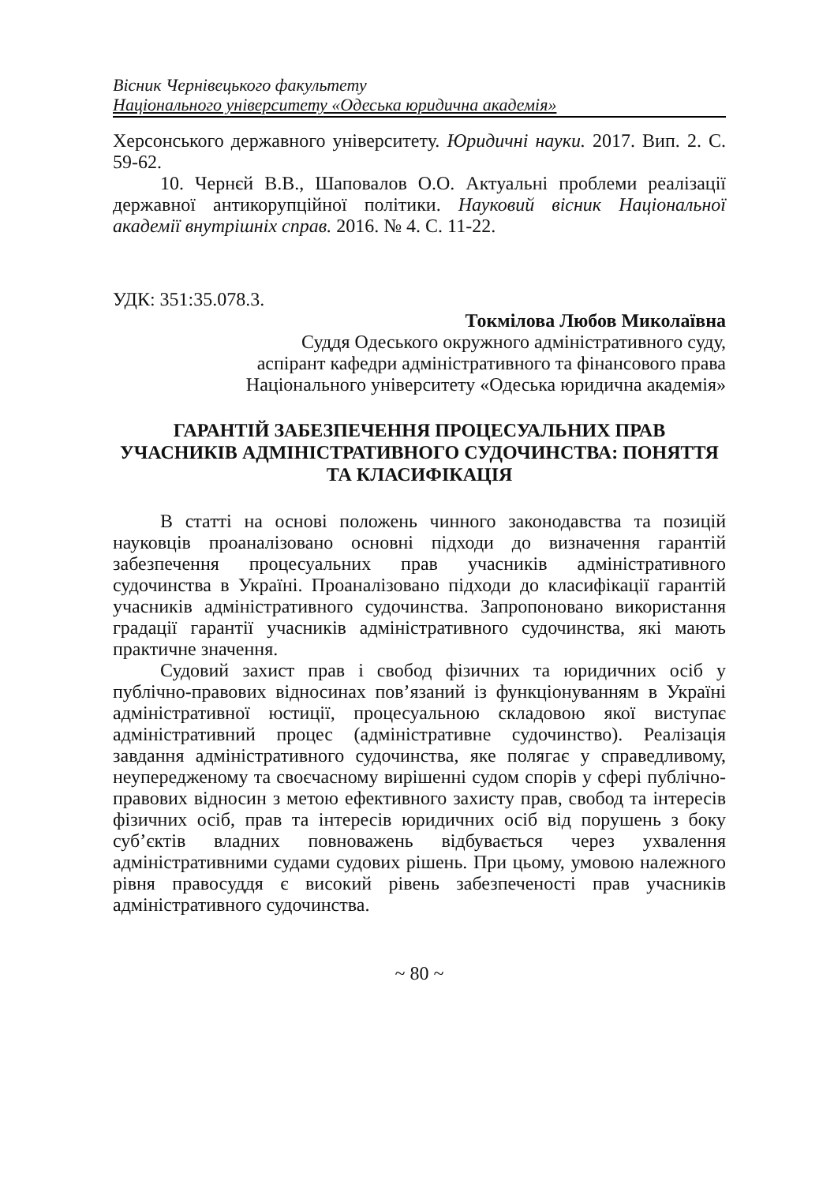Вісник Чернівецького факультету
Національного університету «Одеська юридична академія»
Херсонського державного університету. Юридичні науки. 2017. Вип. 2. С. 59-62.
10. Чернєй В.В., Шаповалов О.О. Актуальні проблеми реалізації державної антикорупційної політики. Науковий вісник Національної академії внутрішніх справ. 2016. № 4. С. 11-22.
УДК: 351:35.078.3.
Токмілова Любов Миколаївна
Суддя Одеського окружного адміністративного суду,
аспірант кафедри адміністративного та фінансового права
Національного університету «Одеська юридична академія»
ГАРАНТІЙ ЗАБЕЗПЕЧЕННЯ ПРОЦЕСУАЛЬНИХ ПРАВ УЧАСНИКІВ АДМІНІСТРАТИВНОГО СУДОЧИНСТВА: ПОНЯТТЯ ТА КЛАСИФІКАЦІЯ
В статті на основі положень чинного законодавства та позицій науковців проаналізовано основні підходи до визначення гарантій забезпечення процесуальних прав учасників адміністративного судочинства в Україні. Проаналізовано підходи до класифікації гарантій учасників адміністративного судочинства. Запропоновано використання градації гарантії учасників адміністративного судочинства, які мають практичне значення.
Судовий захист прав і свобод фізичних та юридичних осіб у публічно-правових відносинах пов’язаний із функціонуванням в Україні адміністративної юстиції, процесуальною складовою якої виступає адміністративний процес (адміністративне судочинство). Реалізація завдання адміністративного судочинства, яке полягає у справедливому, неупередженому та своєчасному вирішенні судом спорів у сфері публічно-правових відносин з метою ефективного захисту прав, свобод та інтересів фізичних осіб, прав та інтересів юридичних осіб від порушень з боку суб’єктів владних повноважень відбувається через ухвалення адміністративними судами судових рішень. При цьому, умовою належного рівня правосуддя є високий рівень забезпеченості прав учасників адміністративного судочинства.
~ 80 ~